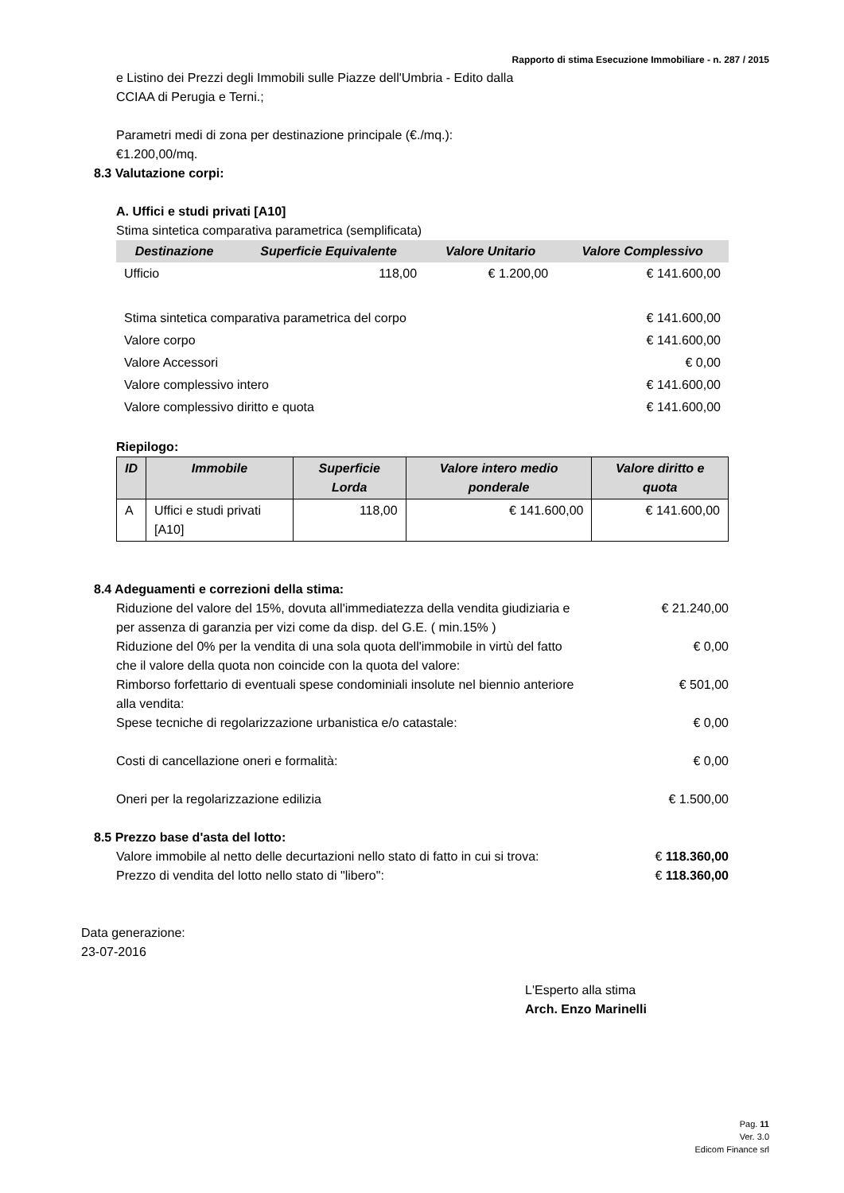Rapporto di stima Esecuzione Immobiliare - n. 287 / 2015
e Listino dei Prezzi degli Immobili sulle Piazze dell'Umbria - Edito dalla
CCIAA di Perugia e Terni.;
Parametri medi di zona per destinazione principale (€./mq.):
€1.200,00/mq.
8.3 Valutazione corpi:
A. Uffici e studi privati [A10]
Stima sintetica comparativa parametrica (semplificata)
| Destinazione | Superficie Equivalente | Valore Unitario | Valore Complessivo |
| --- | --- | --- | --- |
| Ufficio | 118,00 | € 1.200,00 | € 141.600,00 |
| Stima sintetica comparativa parametrica del corpo | | | € 141.600,00 |
| Valore corpo | | | € 141.600,00 |
| Valore Accessori | | | € 0,00 |
| Valore complessivo intero | | | € 141.600,00 |
| Valore complessivo diritto e quota | | | € 141.600,00 |
Riepilogo:
| ID | Immobile | Superficie Lorda | Valore intero medio ponderale | Valore diritto e quota |
| --- | --- | --- | --- | --- |
| A | Uffici e studi privati [A10] | 118,00 | € 141.600,00 | € 141.600,00 |
8.4 Adeguamenti e correzioni della stima:
| Riduzione del valore del 15%, dovuta all'immediatezza della vendita giudiziaria e per assenza di garanzia per vizi come da disp. del G.E. ( min.15% ) | € 21.240,00 |
| Riduzione del 0% per la vendita di una sola quota dell'immobile in virtù del fatto che il valore della quota non coincide con la quota del valore: | € 0,00 |
| Rimborso forfettario di eventuali spese condominiali insolute nel biennio anteriore alla vendita: | € 501,00 |
| Spese tecniche di regolarizzazione urbanistica e/o catastale: | € 0,00 |
| Costi di cancellazione oneri e formalità: | € 0,00 |
| Oneri per la regolarizzazione edilizia | € 1.500,00 |
8.5 Prezzo base d'asta del lotto:
| Valore immobile al netto delle decurtazioni nello stato di fatto in cui si trova: | € 118.360,00 |
| Prezzo di vendita del lotto nello stato di "libero": | € 118.360,00 |
Data generazione:
23-07-2016
L'Esperto alla stima
Arch. Enzo Marinelli
Pag. 11
Ver. 3.0
Edicom Finance srl